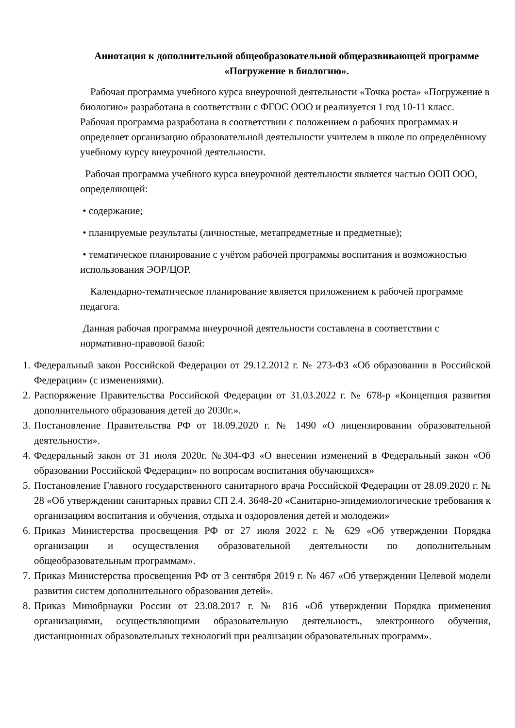Аннотация к дополнительной общеобразовательной общеразвивающей программе «Погружение в биологию».
Рабочая программа учебного курса внеурочной деятельности «Точка роста» «Погружение в биологию» разработана в соответствии с ФГОС ООО и реализуется 1 год 10-11 класс. Рабочая программа разработана в соответствии с положением о рабочих программах и определяет организацию образовательной деятельности учителем в школе по определённому учебному курсу внеурочной деятельности.
Рабочая программа учебного курса внеурочной деятельности является частью ООП ООО, определяющей:
• содержание;
• планируемые результаты (личностные, метапредметные и предметные);
• тематическое планирование с учётом рабочей программы воспитания и возможностью использования ЭОР/ЦОР.
Календарно-тематическое планирование является приложением к рабочей программе педагога.
Данная рабочая программа внеурочной деятельности составлена в соответствии с нормативно-правовой базой:
1. Федеральный закон Российской Федерации от 29.12.2012 г. № 273-ФЗ «Об образовании в Российской Федерации» (с изменениями).
2. Распоряжение Правительства Российской Федерации от 31.03.2022 г. № 678-р «Концепция развития дополнительного образования детей до 2030г.».
3. Постановление Правительства РФ от 18.09.2020 г. № 1490 «О лицензировании образовательной деятельности».
4. Федеральный закон от 31 июля 2020г. №304-ФЗ «О внесении изменений в Федеральный закон «Об образовании Российской Федерации» по вопросам воспитания обучающихся»
5. Постановление Главного государственного санитарного врача Российской Федерации от 28.09.2020 г. № 28 «Об утверждении санитарных правил СП 2.4. 3648-20 «Санитарно-эпидемиологические требования к организациям воспитания и обучения, отдыха и оздоровления детей и молодежи»
6. Приказ Министерства просвещения РФ от 27 июля 2022 г. № 629 «Об утверждении Порядка организации и осуществления образовательной деятельности по дополнительным общеобразовательным программам».
7. Приказ Министерства просвещения РФ от 3 сентября 2019 г. № 467 «Об утверждении Целевой модели развития систем дополнительного образования детей».
8. Приказ Минобрнауки России от 23.08.2017 г. № 816 «Об утверждении Порядка применения организациями, осуществляющими образовательную деятельность, электронного обучения, дистанционных образовательных технологий при реализации образовательных программ».